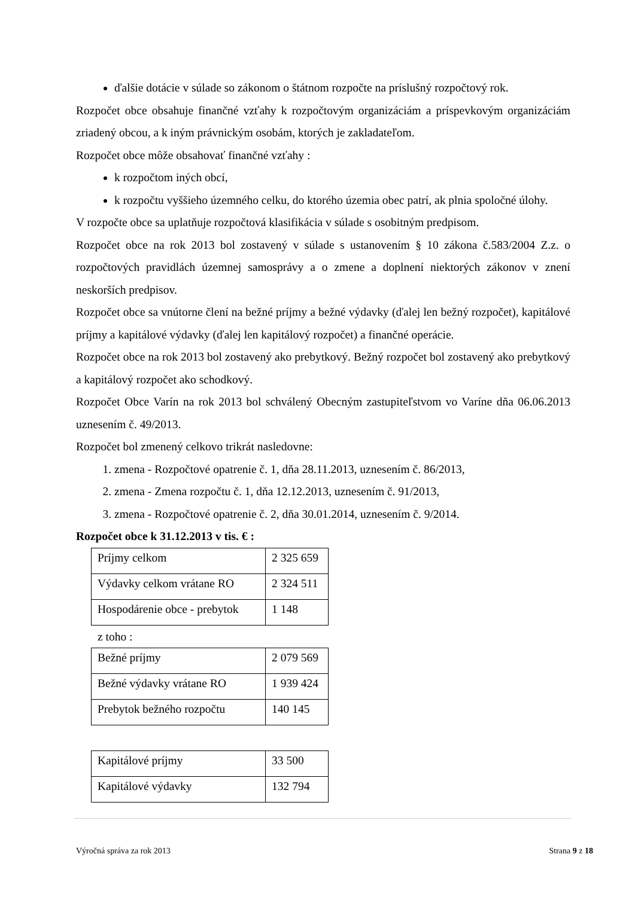ďalšie dotácie v súlade so zákonom o štátnom rozpočte na príslušný rozpočtový rok.
Rozpočet obce obsahuje finančné vzťahy k rozpočtovým organizáciám a príspevkovým organizáciám zriadený obcou, a k iným právnickým osobám, ktorých je zakladateľom.
Rozpočet obce môže obsahovať finančné vzťahy :
k rozpočtom iných obcí,
k rozpočtu vyššieho územného celku, do ktorého územia obec patrí, ak plnia spoločné úlohy.
V rozpočte obce sa uplatňuje rozpočtová klasifikácia v súlade s osobitným predpisom.
Rozpočet obce na rok 2013 bol zostavený v súlade s ustanovením § 10 zákona č.583/2004 Z.z. o rozpočtových pravidlách územnej samosprávy a o zmene a doplnení niektorých zákonov v znení neskorších predpisov.
Rozpočet obce sa vnútorne člení na bežné príjmy a bežné výdavky (ďalej len bežný rozpočet), kapitálové príjmy a kapitálové výdavky (ďalej len kapitálový rozpočet) a finančné operácie.
Rozpočet obce na rok 2013 bol zostavený ako prebytkový. Bežný rozpočet bol zostavený ako prebytkový a kapitálový rozpočet ako schodkový.
Rozpočet Obce Varín na rok 2013 bol schválený Obecným zastupiteľstvom vo Varíne dňa 06.06.2013 uznesením č. 49/2013.
Rozpočet bol zmenený celkovo trikrát nasledovne:
1. zmena - Rozpočtové opatrenie č. 1, dňa 28.11.2013, uznesením č. 86/2013,
2. zmena - Zmena rozpočtu č. 1, dňa 12.12.2013, uznesením č. 91/2013,
3. zmena - Rozpočtové opatrenie č. 2, dňa 30.01.2014, uznesením č. 9/2014.
Rozpočet obce k 31.12.2013 v tis. € :
| Príjmy celkom | 2 325 659 |
| Výdavky celkom vrátane RO | 2 324 511 |
| Hospodárenie obce - prebytok | 1 148 |
z toho :
| Bežné príjmy | 2 079 569 |
| Bežné výdavky vrátane RO | 1 939 424 |
| Prebytok bežného rozpočtu | 140 145 |
| Kapitálové príjmy | 33 500 |
| Kapitálové výdavky | 132 794 |
Výročná správa za rok 2013 Strana 9 z 18